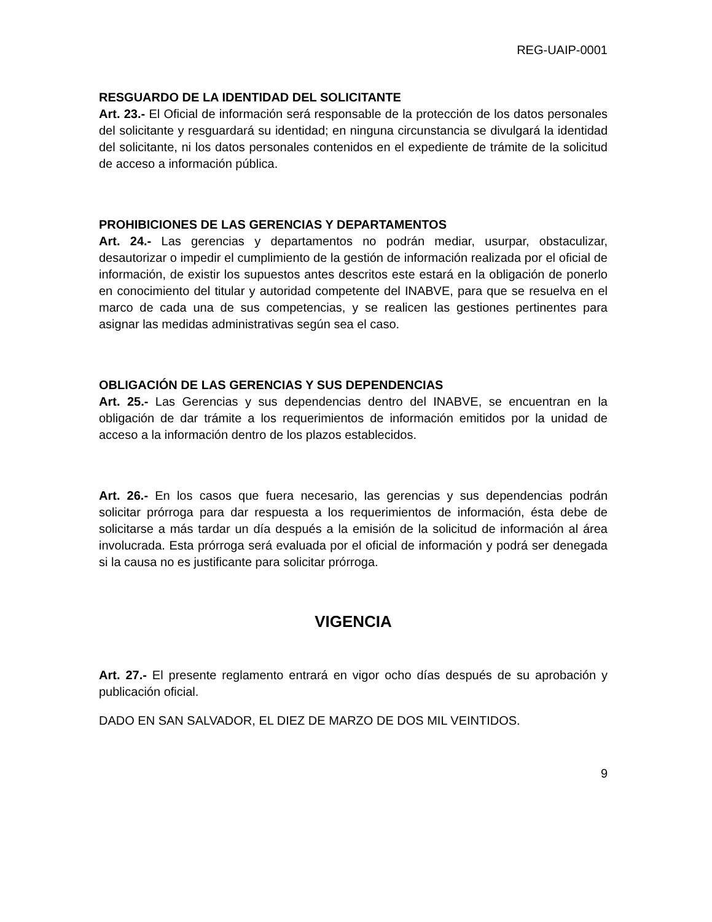REG-UAIP-0001
RESGUARDO DE LA IDENTIDAD DEL SOLICITANTE
Art. 23.- El Oficial de información será responsable de la protección de los datos personales del solicitante y resguardará su identidad; en ninguna circunstancia se divulgará la identidad del solicitante, ni los datos personales contenidos en el expediente de trámite de la solicitud de acceso a información pública.
PROHIBICIONES DE LAS GERENCIAS Y DEPARTAMENTOS
Art. 24.- Las gerencias y departamentos no podrán mediar, usurpar, obstaculizar, desautorizar o impedir el cumplimiento de la gestión de información realizada por el oficial de información, de existir los supuestos antes descritos este estará en la obligación de ponerlo en conocimiento del titular y autoridad competente del INABVE, para que se resuelva en el marco de cada una de sus competencias, y se realicen las gestiones pertinentes para asignar las medidas administrativas según sea el caso.
OBLIGACIÓN DE LAS GERENCIAS Y SUS DEPENDENCIAS
Art. 25.- Las Gerencias y sus dependencias dentro del INABVE, se encuentran en la obligación de dar trámite a los requerimientos de información emitidos por la unidad de acceso a la información dentro de los plazos establecidos.
Art. 26.- En los casos que fuera necesario, las gerencias y sus dependencias podrán solicitar prórroga para dar respuesta a los requerimientos de información, ésta debe de solicitarse a más tardar un día después a la emisión de la solicitud de información al área involucrada. Esta prórroga será evaluada por el oficial de información y podrá ser denegada si la causa no es justificante para solicitar prórroga.
VIGENCIA
Art. 27.- El presente reglamento entrará en vigor ocho días después de su aprobación y publicación oficial.
DADO EN SAN SALVADOR, EL DIEZ DE MARZO DE DOS MIL VEINTIDOS.
9